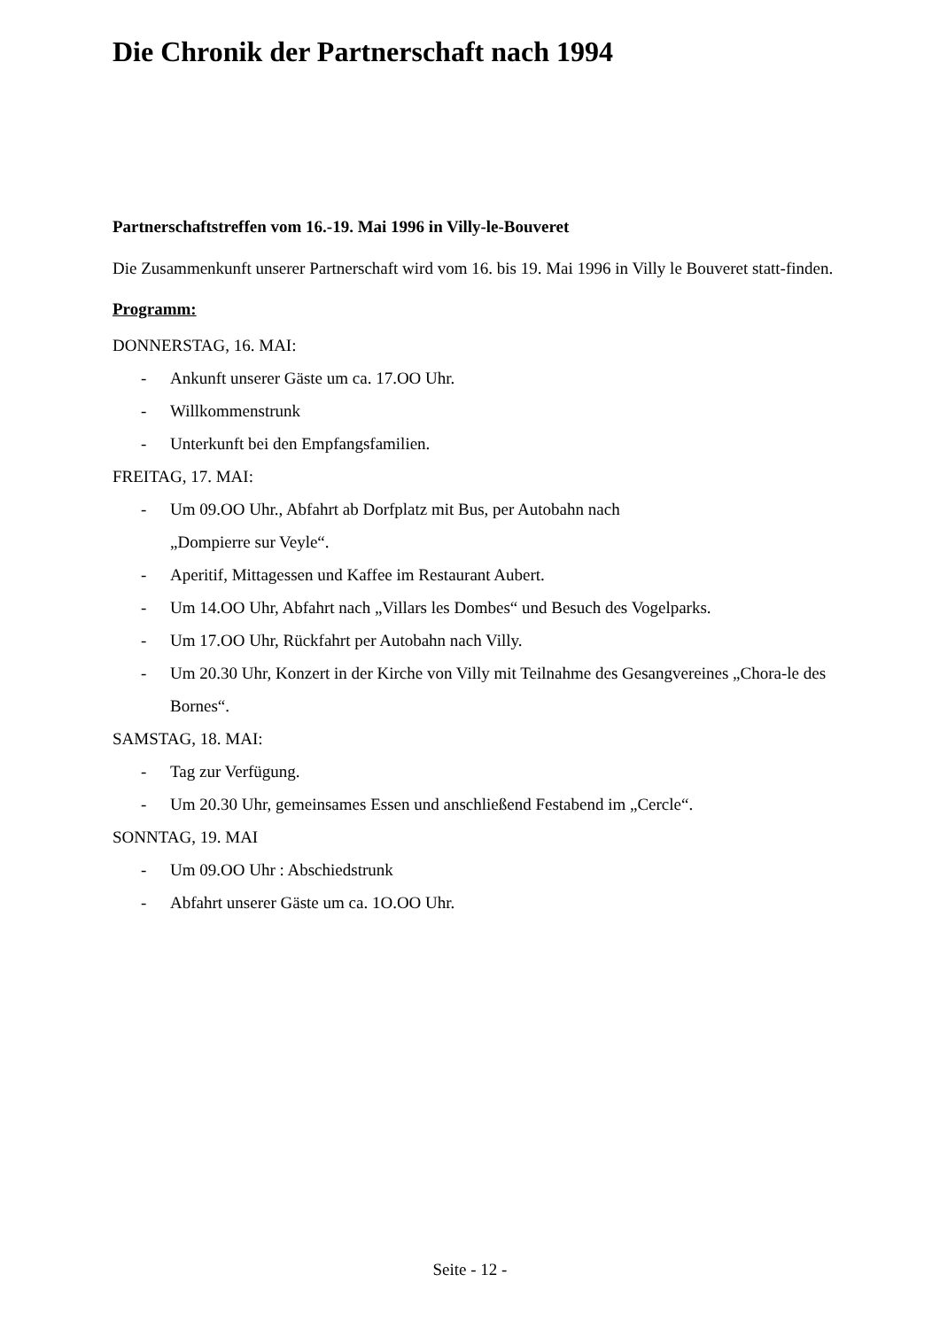Die Chronik der Partnerschaft nach 1994
Partnerschaftstreffen vom 16.-19. Mai 1996 in Villy-le-Bouveret
Die Zusammenkunft unserer Partnerschaft wird vom 16. bis 19. Mai 1996 in Villy le Bouveret statt-finden.
Programm:
DONNERSTAG, 16. MAI:
- Ankunft unserer Gäste um ca. 17.OO Uhr.
- Willkommenstrunk
- Unterkunft bei den Empfangsfamilien.
FREITAG, 17. MAI:
- Um 09.OO Uhr., Abfahrt ab Dorfplatz mit Bus, per Autobahn nach
„Dompierre sur Veyle“.
- Aperitif, Mittagessen und Kaffee im Restaurant Aubert.
- Um 14.OO Uhr, Abfahrt nach „Villars les Dombes“ und Besuch des Vogelparks.
- Um 17.OO Uhr, Rückfahrt per Autobahn nach Villy.
- Um 20.30 Uhr, Konzert in der Kirche von Villy mit Teilnahme des Gesangvereines „Chora-le des Bornes“.
SAMSTAG, 18. MAI:
- Tag zur Verfügung.
- Um 20.30 Uhr, gemeinsames Essen und anschließend Festabend im „Cercle“.
SONNTAG, 19. MAI
- Um 09.OO Uhr : Abschiedstrunk
- Abfahrt unserer Gäste um ca. 1O.OO Uhr.
Seite - 12 -